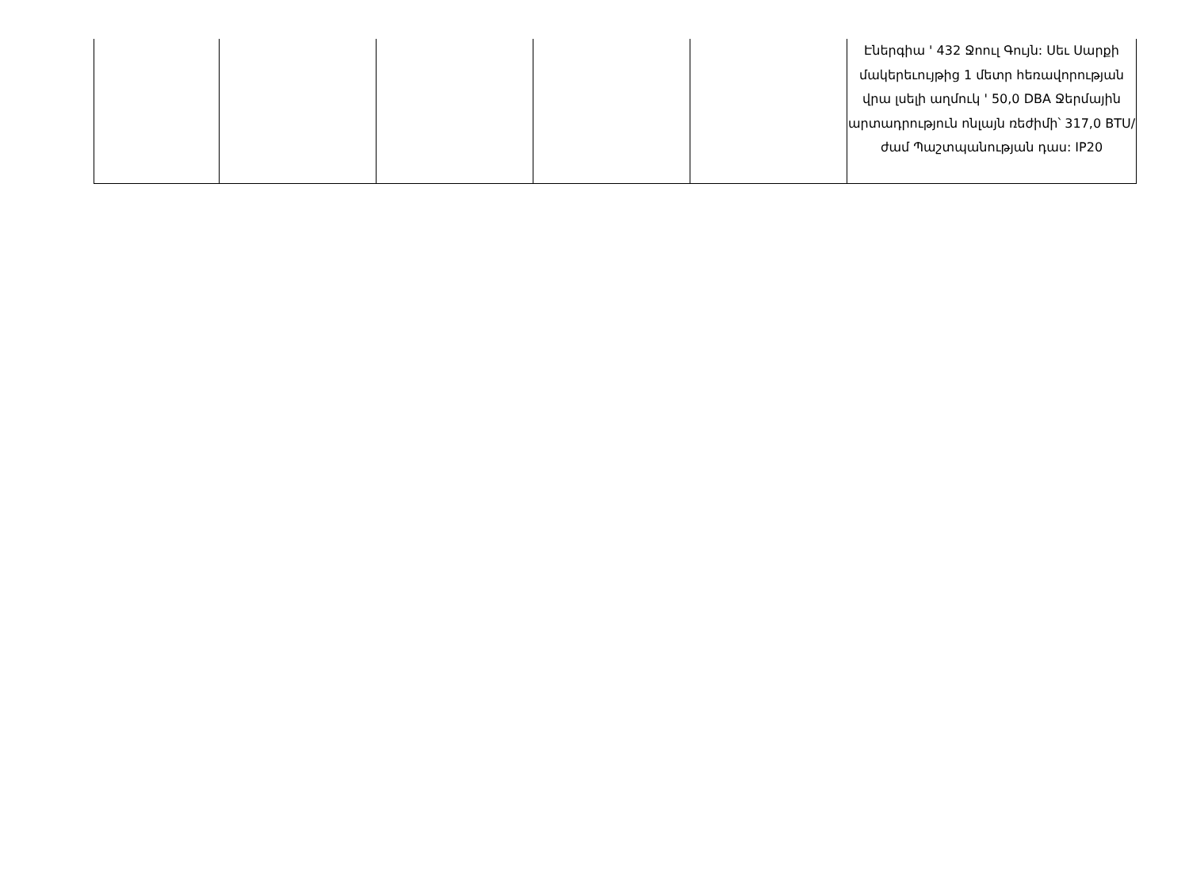| | | | | | Էներգիա ' 432 Ջոուլ Գույն: Սեւ Սարքի մակերեւույթից 1 մետր հեռավորության վրա լսելի աղմուկ ' 50,0 DBA Ջերմային արտադրություն ոնլայն ռեժիմի՝ 317,0 BTU/ժամ Պաշտպանության դաս: IP20 |